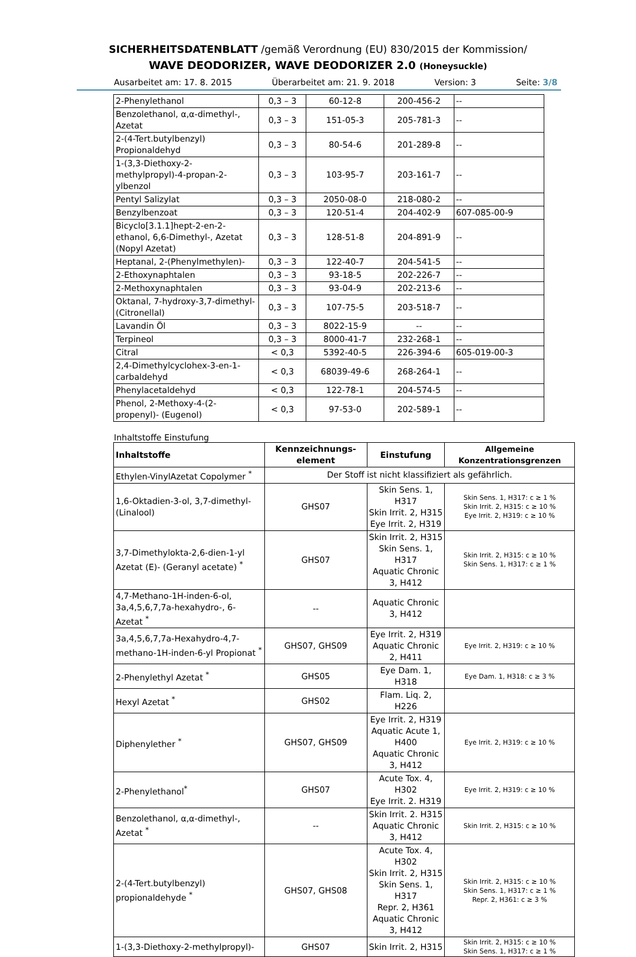SICHERHEITSDATENBLATT /gemäß Verordnung (EU) 830/2015 der Kommission/
WAVE DEODORIZER, WAVE DEODORIZER 2.0 (Honeysuckle)
Ausarbeitet am: 17. 8. 2015 Überarbeitet am: 21. 9. 2018 Version: 3 Seite: 3/8
| 2-Phenylethanol | 0,3 – 3 | 60-12-8 | 200-456-2 | -- |
| Benzolethanol, α,α-dimethyl-, Azetat | 0,3 – 3 | 151-05-3 | 205-781-3 | -- |
| 2-(4-Tert.butylbenzyl) Propionaldehyd | 0,3 – 3 | 80-54-6 | 201-289-8 | -- |
| 1-(3,3-Diethoxy-2-methylpropyl)-4-propan-2-ylbenzol | 0,3 – 3 | 103-95-7 | 203-161-7 | -- |
| Pentyl Salizylat | 0,3 – 3 | 2050-08-0 | 218-080-2 | -- |
| Benzylbenzoat | 0,3 – 3 | 120-51-4 | 204-402-9 | 607-085-00-9 |
| Bicyclo[3.1.1]hept-2-en-2-ethanol, 6,6-Dimethyl-, Azetat (Nopyl Azetat) | 0,3 – 3 | 128-51-8 | 204-891-9 | -- |
| Heptanal, 2-(Phenylmethylen)- | 0,3 – 3 | 122-40-7 | 204-541-5 | -- |
| 2-Ethoxynaphtalen | 0,3 – 3 | 93-18-5 | 202-226-7 | -- |
| 2-Methoxynaphtalen | 0,3 – 3 | 93-04-9 | 202-213-6 | -- |
| Oktanal, 7-hydroxy-3,7-dimethyl- (Citronellal) | 0,3 – 3 | 107-75-5 | 203-518-7 | -- |
| Lavandin Öl | 0,3 – 3 | 8022-15-9 | -- | -- |
| Terpineol | 0,3 – 3 | 8000-41-7 | 232-268-1 | -- |
| Citral | < 0,3 | 5392-40-5 | 226-394-6 | 605-019-00-3 |
| 2,4-Dimethylcyclohex-3-en-1-carbaldehyd | < 0,3 | 68039-49-6 | 268-264-1 | -- |
| Phenylacetaldehyd | < 0,3 | 122-78-1 | 204-574-5 | -- |
| Phenol, 2-Methoxy-4-(2-propenyl)- (Eugenol) | < 0,3 | 97-53-0 | 202-589-1 | -- |
Inhaltstoffe Einstufung
| Inhaltstoffe | Kennzeichnungs-element | Einstufung | Allgemeine Konzentrationsgrenzen |
| --- | --- | --- | --- |
| Ethylen-VinylAzetat Copolymer <sup>*</sup> | Der Stoff ist nicht klassifiziert als gefährlich. | | |
| 1,6-Oktadien-3-ol, 3,7-dimethyl-(Linalool) | GHS07 | Skin Sens. 1, H317 Skin Irrit. 2, H315 Eye Irrit. 2, H319 | Skin Sens. 1, H317: c ≥ 1 % Skin Irrit. 2, H315: c ≥ 10 % Eye Irrit. 2, H319: c ≥ 10 % |
| 3,7-Dimethylokta-2,6-dien-1-yl Azetat (E)- (Geranyl acetate) <sup>*</sup> | GHS07 | Skin Irrit. 2, H315 Skin Sens. 1, H317 Aquatic Chronic 3, H412 | Skin Irrit. 2, H315: c ≥ 10 % Skin Sens. 1, H317: c ≥ 1 % |
| 4,7-Methano-1H-inden-6-ol, 3a,4,5,6,7,7a-hexahydro-, 6-Azetat <sup>*</sup> | -- | Aquatic Chronic 3, H412 | |
| 3a,4,5,6,7,7a-Hexahydro-4,7-methano-1H-inden-6-yl Propionat <sup>*</sup> | GHS07, GHS09 | Eye Irrit. 2, H319 Aquatic Chronic 2, H411 | Eye Irrit. 2, H319: c ≥ 10 % |
| 2-Phenylethyl Azetat <sup>*</sup> | GHS05 | Eye Dam. 1, H318 | Eye Dam. 1, H318: c ≥ 3 % |
| Hexyl Azetat <sup>*</sup> | GHS02 | Flam. Liq. 2, H226 | |
| Diphenylether <sup>*</sup> | GHS07, GHS09 | Eye Irrit. 2, H319 Aquatic Acute 1, H400 Aquatic Chronic 3, H412 | Eye Irrit. 2, H319: c ≥ 10 % |
| 2-Phenylethanol<sup>*</sup> | GHS07 | Acute Tox. 4, H302 Eye Irrit. 2. H319 | Eye Irrit. 2, H319: c ≥ 10 % |
| Benzolethanol, α,α-dimethyl-, Azetat <sup>*</sup> | -- | Skin Irrit. 2. H315 Aquatic Chronic 3, H412 | Skin Irrit. 2, H315: c ≥ 10 % |
| 2-(4-Tert.butylbenzyl) propionaldehyde <sup>*</sup> | GHS07, GHS08 | Acute Tox. 4, H302 Skin Irrit. 2, H315 Skin Sens. 1, H317 Repr. 2, H361 Aquatic Chronic 3, H412 | Skin Irrit. 2, H315: c ≥ 10 % Skin Sens. 1, H317: c ≥ 1 % Repr. 2, H361: c ≥ 3 % |
| 1-(3,3-Diethoxy-2-methylpropyl)- | GHS07 | Skin Irrit. 2, H315 | Skin Irrit. 2, H315: c ≥ 10 % Skin Sens. 1, H317: c ≥ 1 % |